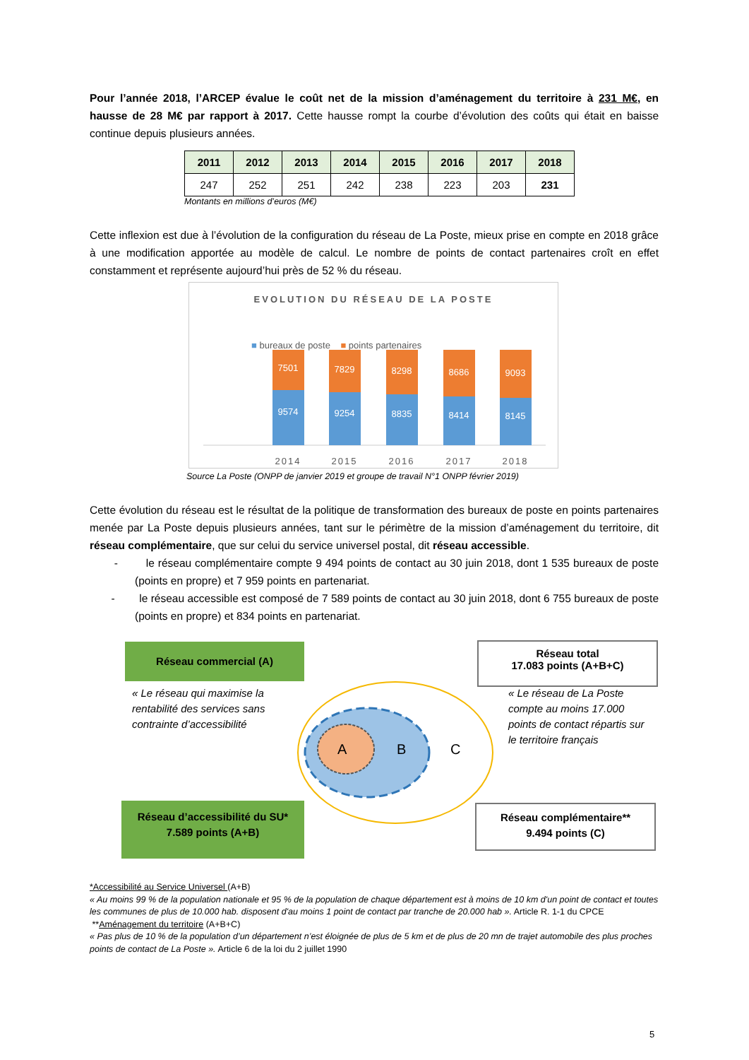Pour l’année 2018, l’ARCEP évalue le coût net de la mission d’aménagement du territoire à 231 M€, en hausse de 28 M€ par rapport à 2017. Cette hausse rompt la courbe d’évolution des coûts qui était en baisse continue depuis plusieurs années.
| 2011 | 2012 | 2013 | 2014 | 2015 | 2016 | 2017 | 2018 |
| --- | --- | --- | --- | --- | --- | --- | --- |
| 247 | 252 | 251 | 242 | 238 | 223 | 203 | 231 |
Montants en millions d’euros (M€)
Cette inflexion est due à l’évolution de la configuration du réseau de La Poste, mieux prise en compte en 2018 grâce à une modification apportée au modèle de calcul. Le nombre de points de contact partenaires croît en effet constamment et représente aujourd’hui près de 52 % du réseau.
EVOLUTION DU RÉSEAU DE LA POSTE
■ bureaux de poste ■ points partenaires
7501
9574
7829
9254
8298
8835
8686
8414
9093
8145
2014
2015
2016
2017
2018
Source La Poste (ONPP de janvier 2019 et groupe de travail N°1 ONPP février 2019)
Cette évolution du réseau est le résultat de la politique de transformation des bureaux de poste en points partenaires menée par La Poste depuis plusieurs années, tant sur le périmètre de la mission d’aménagement du territoire, dit réseau complémentaire, que sur celui du service universel postal, dit réseau accessible.
- le réseau complémentaire compte 9 494 points de contact au 30 juin 2018, dont 1 535 bureaux de poste (points en propre) et 7 959 points en partenariat.
- le réseau accessible est composé de 7 589 points de contact au 30 juin 2018, dont 6 755 bureaux de poste (points en propre) et 834 points en partenariat.
A
B
C
Réseau commercial (A)
« Le réseau qui maximise la rentabilité des services sans contrainte d’accessibilité
Réseau total
17.083 points (A+B+C)
« Le réseau de La Poste compte au moins 17.000 points de contact répartis sur le territoire français
Réseau d’accessibilité du SU*
7.589 points (A+B)
Réseau complémentaire**
9.494 points (C)
*Accessibilité au Service Universel (A+B)
« Au moins 99 % de la population nationale et 95 % de la population de chaque département est à moins de 10 km d'un point de contact et toutes les communes de plus de 10.000 hab. disposent d'au moins 1 point de contact par tranche de 20.000 hab ». Article R. 1-1 du CPCE
**Aménagement du territoire (A+B+C)
« Pas plus de 10 % de la population d’un département n’est éloignée de plus de 5 km et de plus de 20 mn de trajet automobile des plus proches points de contact de La Poste ». Article 6 de la loi du 2 juillet 1990
5